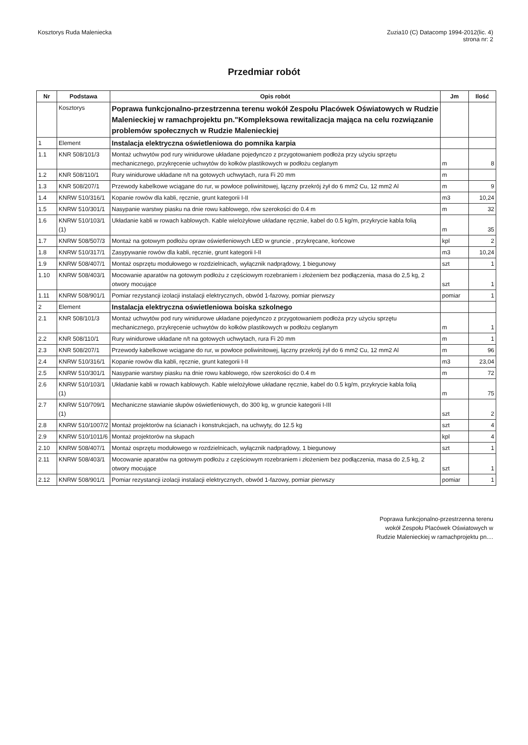Kosztorys Ruda Maleniecka Zuzia10 (C) Datacomp 1994-2012(lic. 4)
strona nr: 2
Przedmiar robót
| Nr | Podstawa | Opis robót | Jm | Ilość |
| --- | --- | --- | --- | --- |
| | Kosztorys | Poprawa funkcjonalno-przestrzenna terenu wokół Zespołu Placówek Oświatowych w Rudzie Malenieckiej w ramachprojektu pn."Kompleksowa rewitalizacja mająca na celu rozwiązanie problemów społecznych w Rudzie Malenieckiej | | |
| 1 | Element | Instalacja elektryczna oświetleniowa do pomnika karpia | | |
| 1.1 | KNR 508/101/3 | Montaż uchwytów pod rury winidurowe układane pojedynczo z przygotowaniem podłoża przy użyciu sprzętu mechanicznego, przykręcenie uchwytów do kołków plastikowych w podłożu ceglanym | m | 8 |
| 1.2 | KNR 508/110/1 | Rury winidurowe układane n/t na gotowych uchwytach, rura Fi 20 mm | m | |
| 1.3 | KNR 508/207/1 | Przewody kabelkowe wciągane do rur, w powłoce poliwinitowej, łączny przekrój żył do 6 mm2 Cu, 12 mm2 Al | m | 9 |
| 1.4 | KNRW 510/316/1 | Kopanie rowów dla kabli, ręcznie, grunt kategorii I-II | m3 | 10,24 |
| 1.5 | KNRW 510/301/1 | Nasypanie warstwy piasku na dnie rowu kablowego, rów szerokości do 0.4 m | m | 32 |
| 1.6 | KNRW 510/103/1 (1) | Układanie kabli w rowach kablowych. Kable wielożyłowe układane ręcznie, kabel do 0.5 kg/m, przykrycie kabla folią | m | 35 |
| 1.7 | KNRW 508/507/3 | Montaż na gotowym podłożu opraw oświetleniowych LED w gruncie , przykręcane, końcowe | kpl | 2 |
| 1.8 | KNRW 510/317/1 | Zasypywanie rowów dla kabli, ręcznie, grunt kategorii I-II | m3 | 10,24 |
| 1.9 | KNRW 508/407/1 | Montaż osprzętu modułowego w rozdzielnicach, wyłącznik nadprądowy, 1 biegunowy | szt | 1 |
| 1.10 | KNRW 508/403/1 | Mocowanie aparatów na gotowym podłożu z częściowym rozebraniem i złożeniem bez podłączenia, masa do 2,5 kg, 2 otwory mocujące | szt | 1 |
| 1.11 | KNRW 508/901/1 | Pomiar rezystancji izolacji instalacji elektrycznych, obwód 1-fazowy, pomiar pierwszy | pomiar | 1 |
| 2 | Element | Instalacja elektryczna oświetleniowa boiska szkolnego | | |
| 2.1 | KNR 508/101/3 | Montaż uchwytów pod rury winidurowe układane pojedynczo z przygotowaniem podłoża przy użyciu sprzętu mechanicznego, przykręcenie uchwytów do kołków plastikowych w podłożu ceglanym | m | 1 |
| 2.2 | KNR 508/110/1 | Rury winidurowe układane n/t na gotowych uchwytach, rura Fi 20 mm | m | 1 |
| 2.3 | KNR 508/207/1 | Przewody kabelkowe wciągane do rur, w powłoce poliwinitowej, łączny przekrój żył do 6 mm2 Cu, 12 mm2 Al | m | 96 |
| 2.4 | KNRW 510/316/1 | Kopanie rowów dla kabli, ręcznie, grunt kategorii I-II | m3 | 23,04 |
| 2.5 | KNRW 510/301/1 | Nasypanie warstwy piasku na dnie rowu kablowego, rów szerokości do 0.4 m | m | 72 |
| 2.6 | KNRW 510/103/1 (1) | Układanie kabli w rowach kablowych. Kable wielożyłowe układane ręcznie, kabel do 0.5 kg/m, przykrycie kabla folią | m | 75 |
| 2.7 | KNRW 510/709/1 (1) | Mechaniczne stawianie słupów oświetleniowych, do 300 kg, w gruncie kategorii I-III | szt | 2 |
| 2.8 | KNRW 510/1007/2 | Montaż projektorów na ścianach i konstrukcjach, na uchwyty, do 12.5 kg | szt | 4 |
| 2.9 | KNRW 510/1011/6 | Montaż projektorów na słupach | kpl | 4 |
| 2.10 | KNRW 508/407/1 | Montaż osprzętu modułowego w rozdzielnicach, wyłącznik nadprądowy, 1 biegunowy | szt | 1 |
| 2.11 | KNRW 508/403/1 | Mocowanie aparatów na gotowym podłożu z częściowym rozebraniem i złożeniem bez podłączenia, masa do 2,5 kg, 2 otwory mocujące | szt | 1 |
| 2.12 | KNRW 508/901/1 | Pomiar rezystancji izolacji instalacji elektrycznych, obwód 1-fazowy, pomiar pierwszy | pomiar | 1 |
Poprawa funkcjonalno-przestrzenna terenu
wokół Zespołu Placówek Oświatowych w
Rudzie Malenieckiej w ramachprojektu pn....